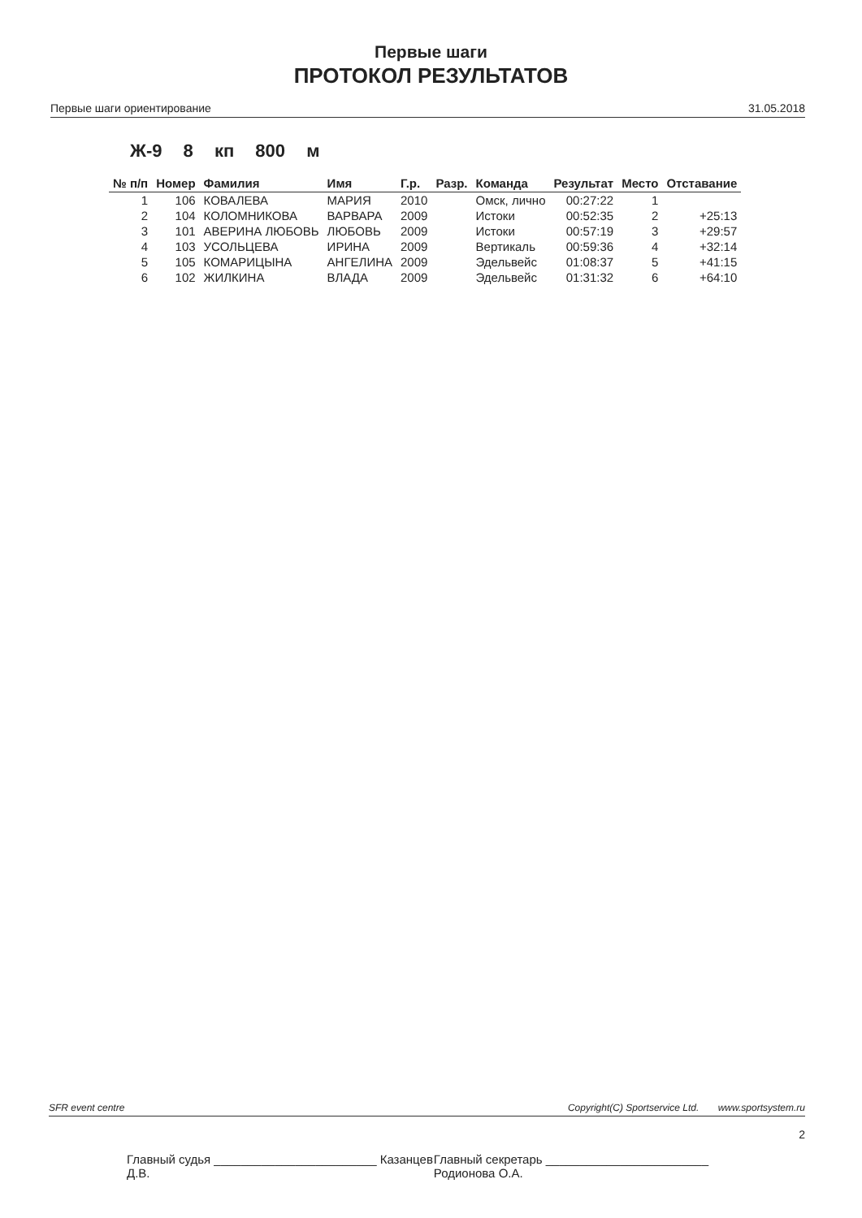Первые шаги
ПРОТОКОЛ РЕЗУЛЬТАТОВ
Первые шаги ориентирование 31.05.2018
Ж-9 8 кп 800 м
| № п/п | Номер | Фамилия | Имя | Г.р. | Разр. | Команда | Результат | Место | Отставание |
| --- | --- | --- | --- | --- | --- | --- | --- | --- | --- |
| 1 | 106 | КОВАЛЕВА | МАРИЯ | 2010 | | Омск, лично | 00:27:22 | 1 | |
| 2 | 104 | КОЛОМНИКОВА | ВАРВАРА | 2009 | | Истоки | 00:52:35 | 2 | +25:13 |
| 3 | 101 | АВЕРИНА ЛЮБОВЬ | ЛЮБОВЬ | 2009 | | Истоки | 00:57:19 | 3 | +29:57 |
| 4 | 103 | УСОЛЬЦЕВА | ИРИНА | 2009 | | Вертикаль | 00:59:36 | 4 | +32:14 |
| 5 | 105 | КОМАРИЦЫНА | АНГЕЛИНА | 2009 | | Эдельвейс | 01:08:37 | 5 | +41:15 |
| 6 | 102 | ЖИЛКИНА | ВЛАДА | 2009 | | Эдельвейс | 01:31:32 | 6 | +64:10 |
SFR event centre Copyright(C) Sportservice Ltd. www.sportsystem.ru
2
Главный судья ________________________ Казанцев Д.В. Главный секретарь ________________________ Родионова О.А.